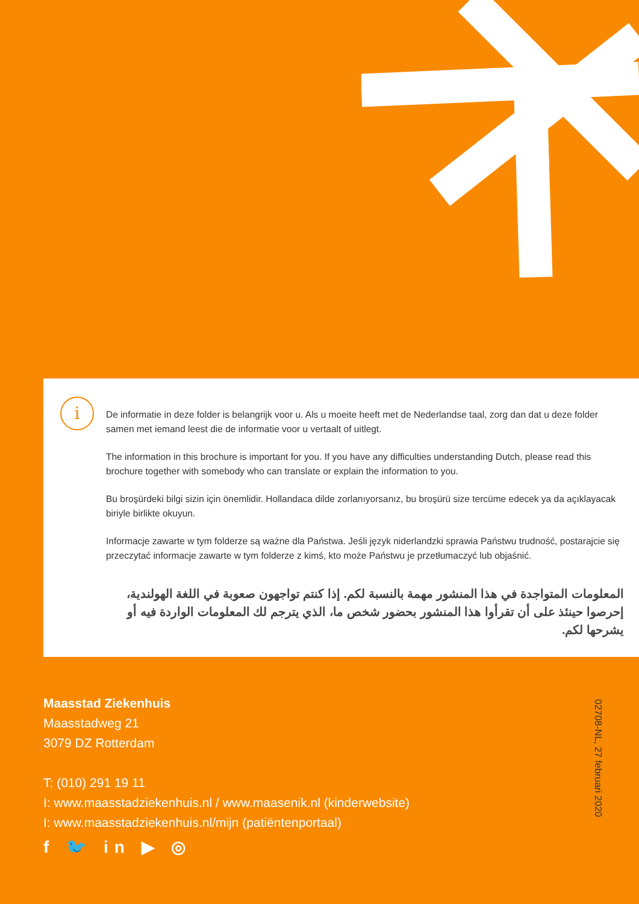i
De informatie in deze folder is belangrijk voor u. Als u moeite heeft met de Nederlandse taal, zorg dan dat u deze folder samen met iemand leest die de informatie voor u vertaalt of uitlegt.
The information in this brochure is important for you. If you have any difficulties understanding Dutch, please read this brochure together with somebody who can translate or explain the information to you.
Bu broşürdeki bilgi sizin için önemlidir. Hollandaca dilde zorlanıyorsanız, bu broşürü size tercüme edecek ya da açıklayacak biriyle birlikte okuyun.
Informacje zawarte w tym folderze są ważne dla Państwa. Jeśli język niderlandzki sprawia Państwu trudność, postarajcie się przeczytać informacje zawarte w tym folderze z kimś, kto może Państwu je przetłumaczyć lub objaśnić.
المعلومات المتواجدة في هذا المنشور مهمة بالنسبة لكم. إذا كنتم تواجهون صعوبة في اللغة الهولندية، إحرصوا حينئذ على أن تقرأوا هذا المنشور بحضور شخص ما، الذي يترجم لك المعلومات الواردة فيه أو يشرحها لكم.
Maasstad Ziekenhuis
Maasstadweg 21
3079 DZ Rotterdam
T: (010) 291 19 11
I: www.maasstadziekenhuis.nl / www.maasenik.nl (kinderwebsite)
I: www.maasstadziekenhuis.nl/mijn (patiëntenportaal)
f 🐦 in ▶ ◎
02708-NL, 27 februari 2020